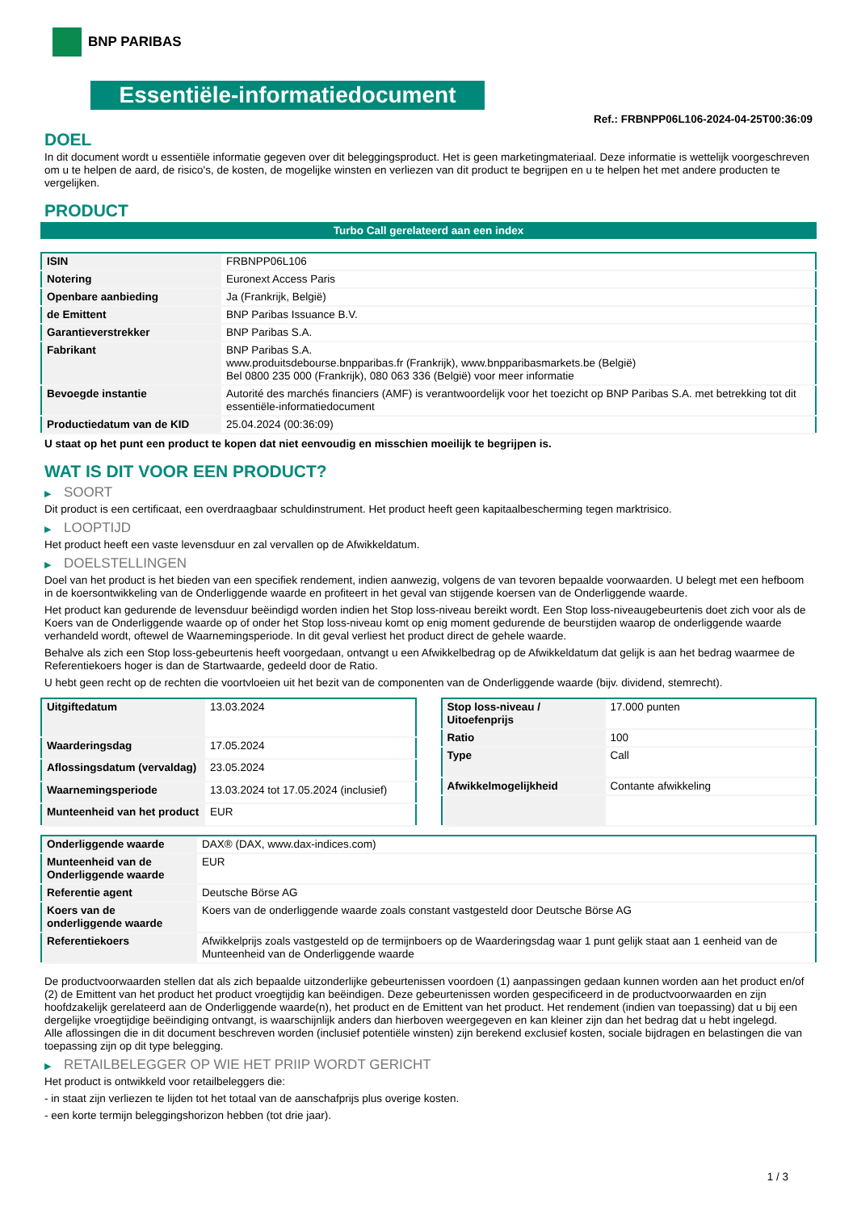BNP PARIBAS
Essentiële-informatiedocument
Ref.: FRBNPP06L106-2024-04-25T00:36:09
DOEL
In dit document wordt u essentiële informatie gegeven over dit beleggingsproduct. Het is geen marketingmateriaal. Deze informatie is wettelijk voorgeschreven om u te helpen de aard, de risico's, de kosten, de mogelijke winsten en verliezen van dit product te begrijpen en u te helpen het met andere producten te vergelijken.
PRODUCT
Turbo Call gerelateerd aan een index
| ISIN | FRBNPP06L106 |
| Notering | Euronext Access Paris |
| Openbare aanbieding | Ja (Frankrijk, België) |
| de Emittent | BNP Paribas Issuance B.V. |
| Garantieverstrekker | BNP Paribas S.A. |
| Fabrikant | BNP Paribas S.A. www.produitsdebourse.bnpparibas.fr (Frankrijk), www.bnpparibasmarkets.be (België) Bel 0800 235 000 (Frankrijk), 080 063 336 (België) voor meer informatie |
| Bevoegde instantie | Autorité des marchés financiers (AMF) is verantwoordelijk voor het toezicht op BNP Paribas S.A. met betrekking tot dit essentiële-informatiedocument |
| Productiedatum van de KID | 25.04.2024 (00:36:09) |
U staat op het punt een product te kopen dat niet eenvoudig en misschien moeilijk te begrijpen is.
WAT IS DIT VOOR EEN PRODUCT?
▶ SOORT
Dit product is een certificaat, een overdraagbaar schuldinstrument. Het product heeft geen kapitaalbescherming tegen marktrisico.
▶ LOOPTIJD
Het product heeft een vaste levensduur en zal vervallen op de Afwikkeldatum.
▶ DOELSTELLINGEN
Doel van het product is het bieden van een specifiek rendement, indien aanwezig, volgens de van tevoren bepaalde voorwaarden. U belegt met een hefboom in de koersontwikkeling van de Onderliggende waarde en profiteert in het geval van stijgende koersen van de Onderliggende waarde.
Het product kan gedurende de levensduur beëindigd worden indien het Stop loss-niveau bereikt wordt. Een Stop loss-niveaugebeurtenis doet zich voor als de Koers van de Onderliggende waarde op of onder het Stop loss-niveau komt op enig moment gedurende de beurstijden waarop de onderliggende waarde verhandeld wordt, oftewel de Waarnemingsperiode. In dit geval verliest het product direct de gehele waarde.
Behalve als zich een Stop loss-gebeurtenis heeft voorgedaan, ontvangt u een Afwikkelbedrag op de Afwikkeldatum dat gelijk is aan het bedrag waarmee de Referentiekoers hoger is dan de Startwaarde, gedeeld door de Ratio.
U hebt geen recht op de rechten die voortvloeien uit het bezit van de componenten van de Onderliggende waarde (bijv. dividend, stemrecht).
| Uitgiftedatum | 13.03.2024 |
| Waarderingsdag | 17.05.2024 |
| Aflossingsdatum (vervaldag) | 23.05.2024 |
| Waarnemingsperiode | 13.03.2024 tot 17.05.2024 (inclusief) |
| Munteenheid van het product | EUR |
| Stop loss-niveau / Uitoefenprijs | 17.000 punten |
| Ratio | 100 |
| Type | Call |
| Afwikkelmogelijkheid | Contante afwikkeling |
| Onderliggende waarde | DAX® (DAX, www.dax-indices.com) |
| Munteenheid van de Onderliggende waarde | EUR |
| Referentie agent | Deutsche Börse AG |
| Koers van de onderliggende waarde | Koers van de onderliggende waarde zoals constant vastgesteld door Deutsche Börse AG |
| Referentiekoers | Afwikkelprijs zoals vastgesteld op de termijnboers op de Waarderingsdag waar 1 punt gelijk staat aan 1 eenheid van de Munteenheid van de Onderliggende waarde |
De productvoorwaarden stellen dat als zich bepaalde uitzonderlijke gebeurtenissen voordoen (1) aanpassingen gedaan kunnen worden aan het product en/of (2) de Emittent van het product het product vroegtijdig kan beëindigen. Deze gebeurtenissen worden gespecificeerd in de productvoorwaarden en zijn hoofdzakelijk gerelateerd aan de Onderliggende waarde(n), het product en de Emittent van het product. Het rendement (indien van toepassing) dat u bij een dergelijke vroegtijdige beëindiging ontvangt, is waarschijnlijk anders dan hierboven weergegeven en kan kleiner zijn dan het bedrag dat u hebt ingelegd.
Alle aflossingen die in dit document beschreven worden (inclusief potentiële winsten) zijn berekend exclusief kosten, sociale bijdragen en belastingen die van toepassing zijn op dit type belegging.
▶ RETAILBELEGGER OP WIE HET PRIIP WORDT GERICHT
Het product is ontwikkeld voor retailbeleggers die:
- in staat zijn verliezen te lijden tot het totaal van de aanschafprijs plus overige kosten.
- een korte termijn beleggingshorizon hebben (tot drie jaar).
1 / 3